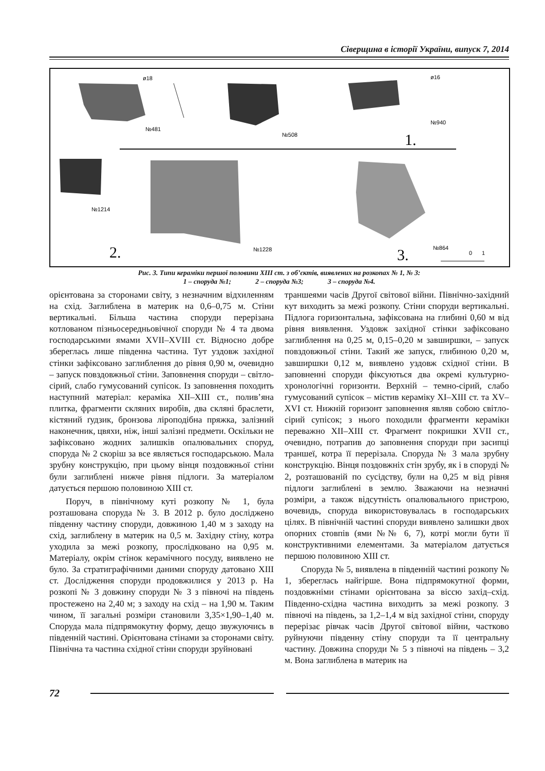Сіверщина в історії України, випуск 7, 2014
ø18
№481
№508
ø16
№940
1.
№1214
№1228
2.
№864
3.
0
1
Рис. 3. Типи кераміки першої половини XIII ст. з об’єктів, виявлених на розкопах № 1, № 3:
1 – споруда №1; 2 – споруда №3; 3 – споруда №4.
орієнтована за сторонами світу, з незначним відхиленням на схід. Заглиблена в материк на 0,6–0,75 м. Стіни вертикальні. Більша частина споруди перерізана котлованом пізньосередньовічної споруди № 4 та двома господарськими ямами XVII–XVIII ст. Відносно добре збереглась лише південна частина. Тут уздовж західної стінки зафіксовано заглиблення до рівня 0,90 м, очевидно – запуск повздовжньої стіни. Заповнення споруди – світло-сірий, слабо гумусований супісок. Із заповнення походить наступний матеріал: кераміка XII–XIII ст., полив’яна плитка, фрагменти скляних виробів, два скляні браслети, кістяний ґудзик, бронзова ліроподібна пряжка, залізний наконечник, цвяхи, ніж, інші залізні предмети. Оскільки не зафіксовано жодних залишків опалювальних споруд, споруда № 2 скоріш за все являється господарською. Мала зрубну конструкцію, при цьому вінця поздовжньої стіни були заглиблені нижче рівня підлоги. За матеріалом датується першою половиною XIII ст.
Поруч, в північному куті розкопу № 1, була розташована споруда № 3. В 2012 р. було досліджено південну частину споруди, довжиною 1,40 м з заходу на схід, заглиблену в материк на 0,5 м. Західну стіну, котра уходила за межі розкопу, прослідковано на 0,95 м. Матеріалу, окрім стінок керамічного посуду, виявлено не було. За стратиграфічними даними споруду датовано XIII ст. Дослідження споруди продовжилися у 2013 р. На розкопі № 3 довжину споруди № 3 з півночі на південь простежено на 2,40 м; з заходу на схід – на 1,90 м. Таким чином, її загальні розміри становили 3,35×1,90–1,40 м. Споруда мала підпрямокутну форму, дещо звужуючись в південній частині. Орієнтована стінами за сторонами світу. Північна та частина східної стіни споруди зруйновані
траншеями часів Другої світової війни. Північно-західний кут виходить за межі розкопу. Стіни споруди вертикальні. Підлога горизонтальна, зафіксована на глибині 0,60 м від рівня виявлення. Уздовж західної стінки зафіксовано заглиблення на 0,25 м, 0,15–0,20 м завширшки, – запуск повздовжньої стіни. Такий же запуск, глибиною 0,20 м, завширшки 0,12 м, виявлено уздовж східної стіни. В заповненні споруди фіксуються два окремі культурно-хронологічні горизонти. Верхній – темно-сірий, слабо гумусований супісок – містив кераміку XI–XIII ст. та XV–XVI ст. Нижній горизонт заповнення являв собою світло-сірий супісок; з нього походили фрагменти кераміки переважно XII–XIII ст. Фрагмент покришки XVII ст., очевидно, потрапив до заповнення споруди при засипці траншеї, котра її перерізала. Споруда № 3 мала зрубну конструкцію. Вінця поздовжніх стін зрубу, як і в споруді № 2, розташованій по сусідству, були на 0,25 м від рівня підлоги заглиблені в землю. Зважаючи на незначні розміри, а також відсутність опалювального пристрою, вочевидь, споруда використовувалась в господарських цілях. В північній частині споруди виявлено залишки двох опорних стовпів (ями №№ 6, 7), котрі могли бути її конструктивними елементами. За матеріалом датується першою половиною XIII ст.
Споруда № 5, виявлена в південній частині розкопу № 1, збереглась найгірше. Вона підпрямокутної форми, поздовжніми стінами орієнтована за віссю захід–схід. Південно-східна частина виходить за межі розкопу. З півночі на південь, за 1,2–1,4 м від західної стіни, споруду перерізає рівчак часів Другої світової війни, частково руйнуючи південну стіну споруди та її центральну частину. Довжина споруди № 5 з півночі на південь – 3,2 м. Вона заглиблена в материк на
72